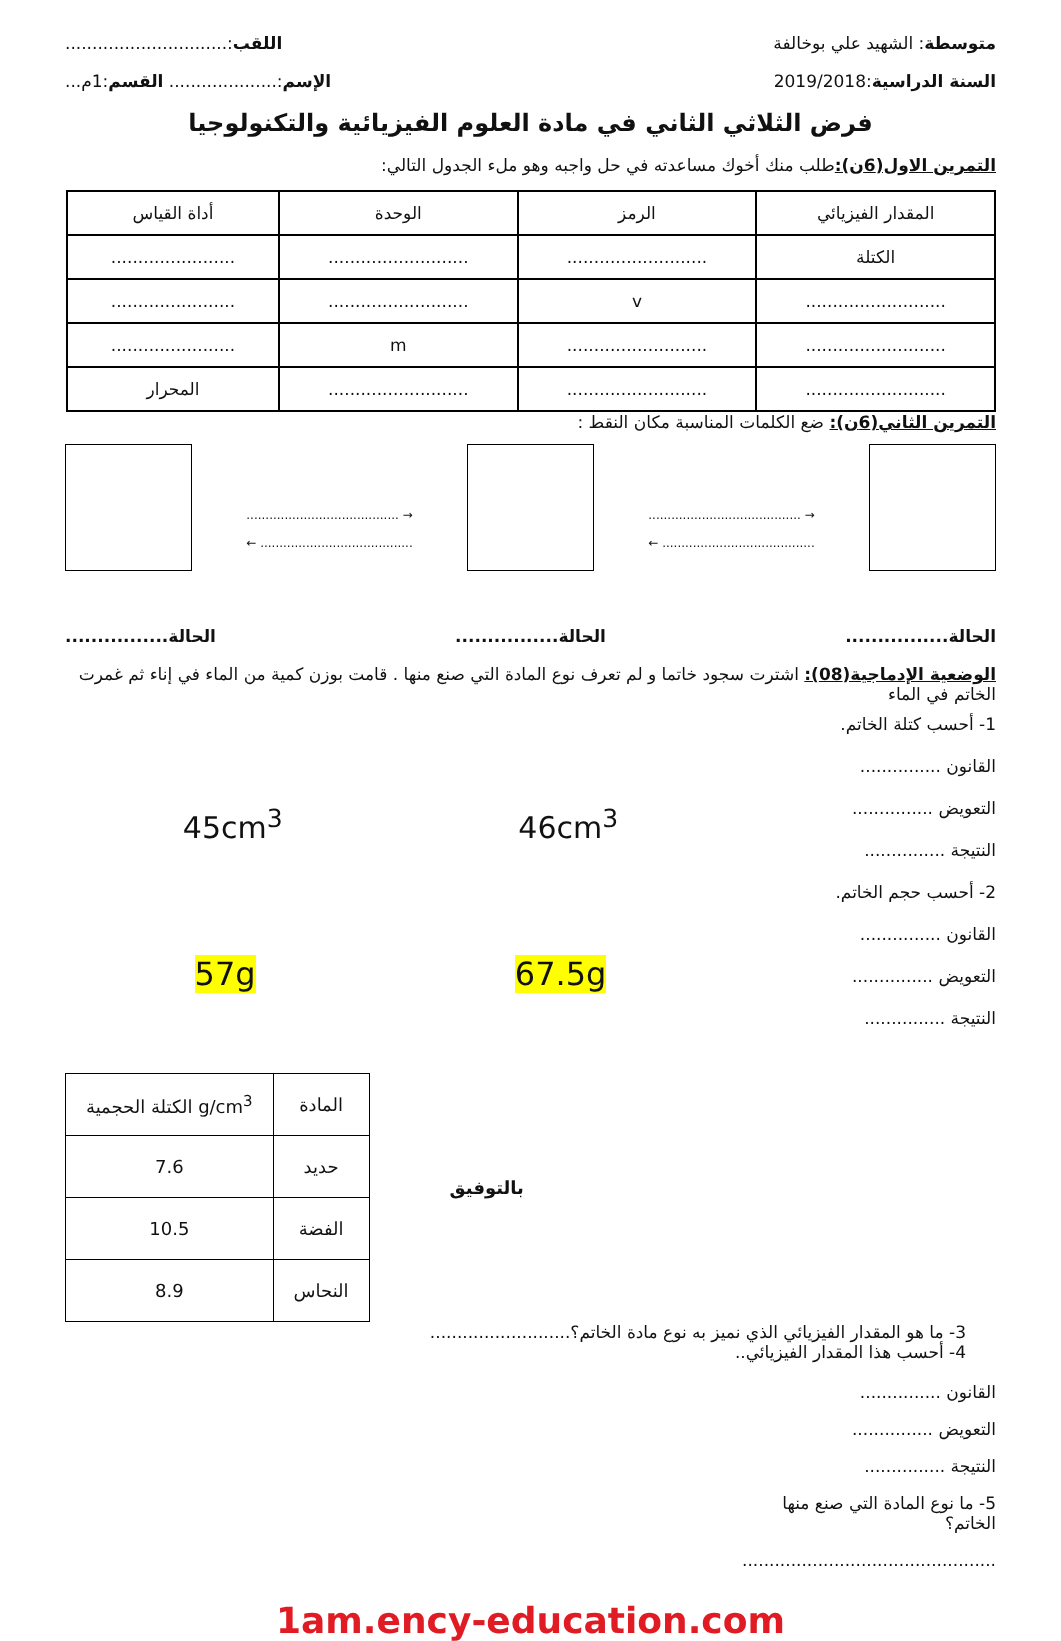متوسطة: الشهيد علي بوخالفة اللقب:..............................
السنة الدراسية:2019/2018 الإسم:.................... القسم:1م...
فرض الثلاثي الثاني في مادة العلوم الفيزيائية والتكنولوجيا
التمرين الاول(6ن): طلب منك أخوك مساعدته في حل واجبه وهو ملء الجدول التالي:
| المقدار الفيزيائي | الرمز | الوحدة | أداة القياس |
| الكتلة | .......................... | .......................... | ....................... |
| .......................... | v | .......................... | ....................... |
| .......................... | .......................... | m | ....................... |
| .......................... | .......................... | .......................... | المحرار |
التمرين الثاني(6ن): ضع الكلمات المناسبة مكان النقط :
........................................ →
← ........................................
........................................ →
← ........................................
الحالة................ الحالة................ الحالة................
الوضعية الإدماجية(08): اشترت سجود خاتما و لم تعرف نوع المادة التي صنع منها . قامت بوزن كمية من الماء في إناء ثم غمرت الخاتم في الماء
45cm<sup>3</sup> 46cm<sup>3</sup>
57g 67.5g
| الكتلة الحجمية g/cm<sup>3</sup> | المادة |
| 7.6 | حديد |
| 10.5 | الفضة |
| 8.9 | النحاس |
بالتوفيق
1- أحسب كتلة الخاتم.
القانون ...............
التعويض ...............
النتيجة ...............
2- أحسب حجم الخاتم.
القانون ...............
التعويض ...............
النتيجة ...............
3- ما هو المقدار الفيزيائي الذي نميز به نوع مادة الخاتم؟..........................
4- أحسب هذا المقدار الفيزيائي..
القانون ...............
التعويض ...............
النتيجة ...............
5- ما نوع المادة التي صنع منها الخاتم؟
...............................................
1am.ency-education.com